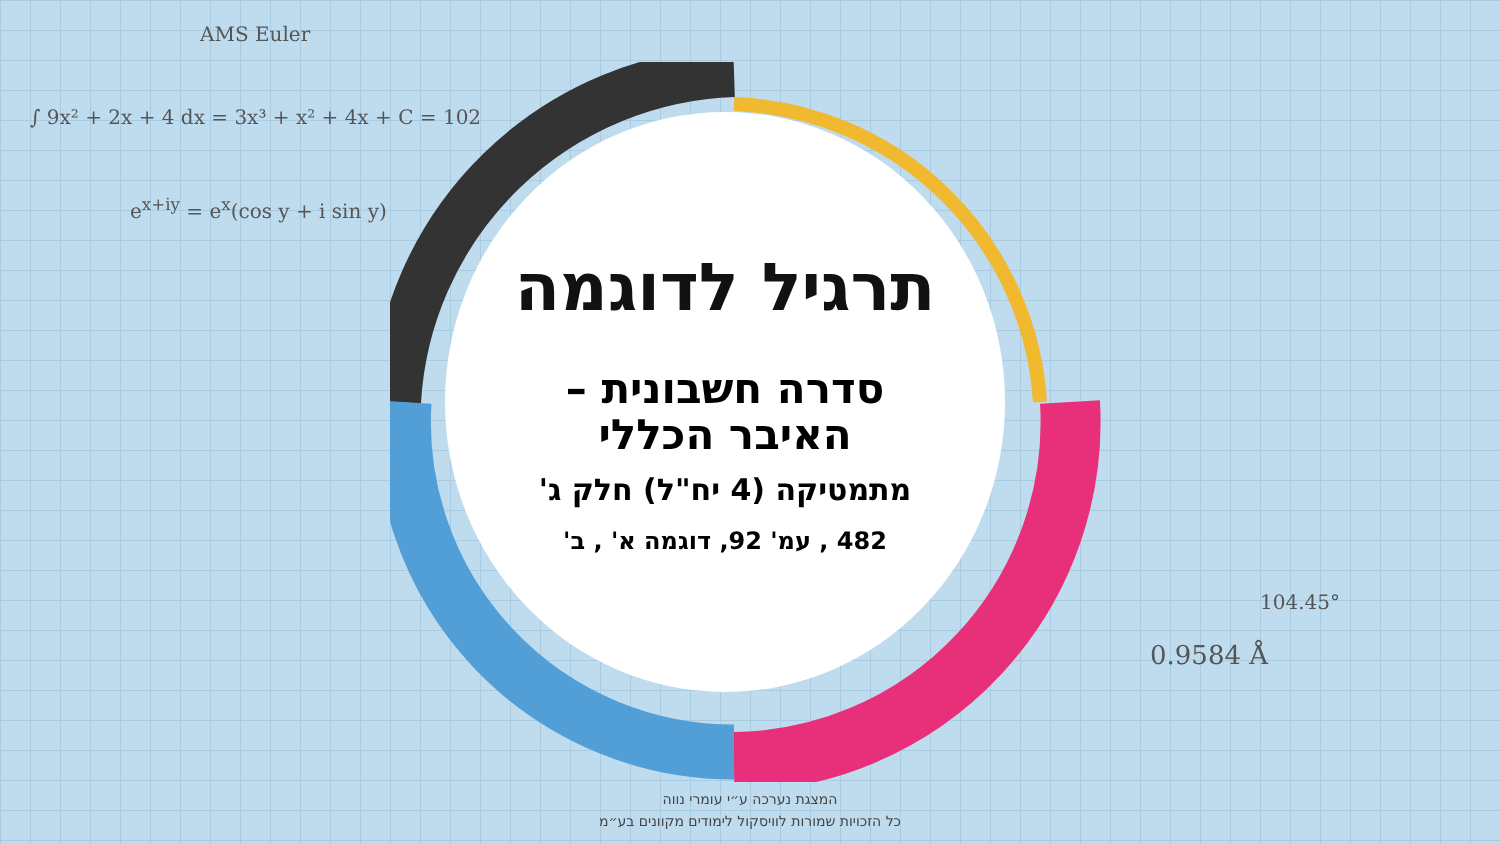AMS Euler
∫ 9x² + 2x + 4 dx = 3x³ + x² + 4x + C = 102
e<sup>x+iy</sup> = e<sup>x</sup>(cos y + i sin y)
0.9584 Å
104.45°
תרגיל לדוגמה
סדרה חשבונית –
האיבר הכללי
מתמטיקה (4 יח"ל) חלק ג'
482 , עמ' 92, דוגמה א' , ב'
המצגת נערכה ע״י עומרי נווה
כל הזכויות שמורות לוויסקול לימודים מקוונים בע״מ